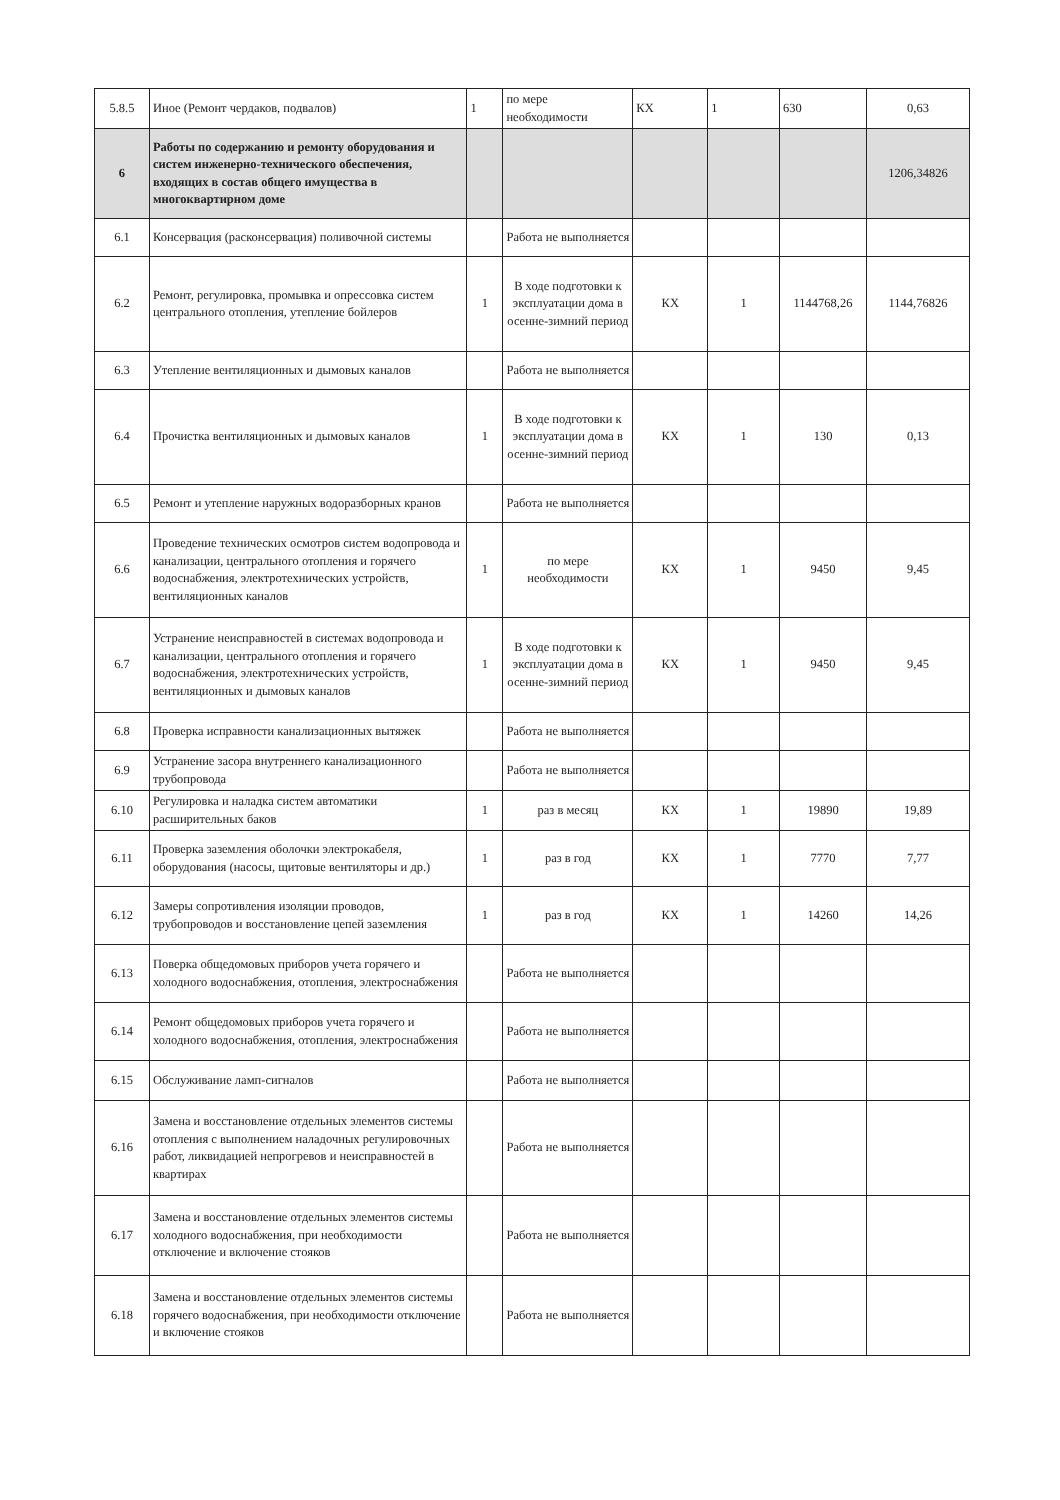| 5.8.5 | Иное (Ремонт чердаков, подвалов) | 1 | по мере необходимости | КХ | 1 | 630 | 0,63 |
| 6 | Работы по содержанию и ремонту оборудования и систем инженерно-технического обеспечения, входящих в состав общего имущества в многоквартирном доме | | | | | | 1206,34826 |
| 6.1 | Консервация (расконсервация) поливочной системы | | Работа не выполняется | | | | |
| 6.2 | Ремонт, регулировка, промывка и опрессовка систем центрального отопления, утепление бойлеров | 1 | В ходе подготовки к эксплуатации дома в осенне-зимний период | КХ | 1 | 1144768,26 | 1144,76826 |
| 6.3 | Утепление вентиляционных и дымовых каналов | | Работа не выполняется | | | | |
| 6.4 | Прочистка вентиляционных и дымовых каналов | 1 | В ходе подготовки к эксплуатации дома в осенне-зимний период | КХ | 1 | 130 | 0,13 |
| 6.5 | Ремонт и утепление наружных водоразборных кранов | | Работа не выполняется | | | | |
| 6.6 | Проведение технических осмотров систем водопровода и канализации, центрального отопления и горячего водоснабжения, электротехнических устройств, вентиляционных каналов | 1 | по мере необходимости | КХ | 1 | 9450 | 9,45 |
| 6.7 | Устранение неисправностей в системах водопровода и канализации, центрального отопления и горячего водоснабжения, электротехнических устройств, вентиляционных и дымовых каналов | 1 | В ходе подготовки к эксплуатации дома в осенне-зимний период | КХ | 1 | 9450 | 9,45 |
| 6.8 | Проверка исправности канализационных вытяжек | | Работа не выполняется | | | | |
| 6.9 | Устранение засора внутреннего канализационного трубопровода | | Работа не выполняется | | | | |
| 6.10 | Регулировка и наладка систем автоматики расширительных баков | 1 | раз в месяц | КХ | 1 | 19890 | 19,89 |
| 6.11 | Проверка заземления оболочки электрокабеля, оборудования (насосы, щитовые вентиляторы и др.) | 1 | раз в год | КХ | 1 | 7770 | 7,77 |
| 6.12 | Замеры сопротивления изоляции проводов, трубопроводов и восстановление цепей заземления | 1 | раз в год | КХ | 1 | 14260 | 14,26 |
| 6.13 | Поверка общедомовых приборов учета горячего и холодного водоснабжения, отопления, электроснабжения | | Работа не выполняется | | | | |
| 6.14 | Ремонт общедомовых приборов учета горячего и холодного водоснабжения, отопления, электроснабжения | | Работа не выполняется | | | | |
| 6.15 | Обслуживание ламп-сигналов | | Работа не выполняется | | | | |
| 6.16 | Замена и восстановление отдельных элементов системы отопления с выполнением наладочных регулировочных работ, ликвидацией непрогревов и неисправностей в квартирах | | Работа не выполняется | | | | |
| 6.17 | Замена и восстановление отдельных элементов системы холодного водоснабжения, при необходимости отключение и включение стояков | | Работа не выполняется | | | | |
| 6.18 | Замена и восстановление отдельных элементов системы горячего водоснабжения, при необходимости отключение и включение стояков | | Работа не выполняется | | | | |